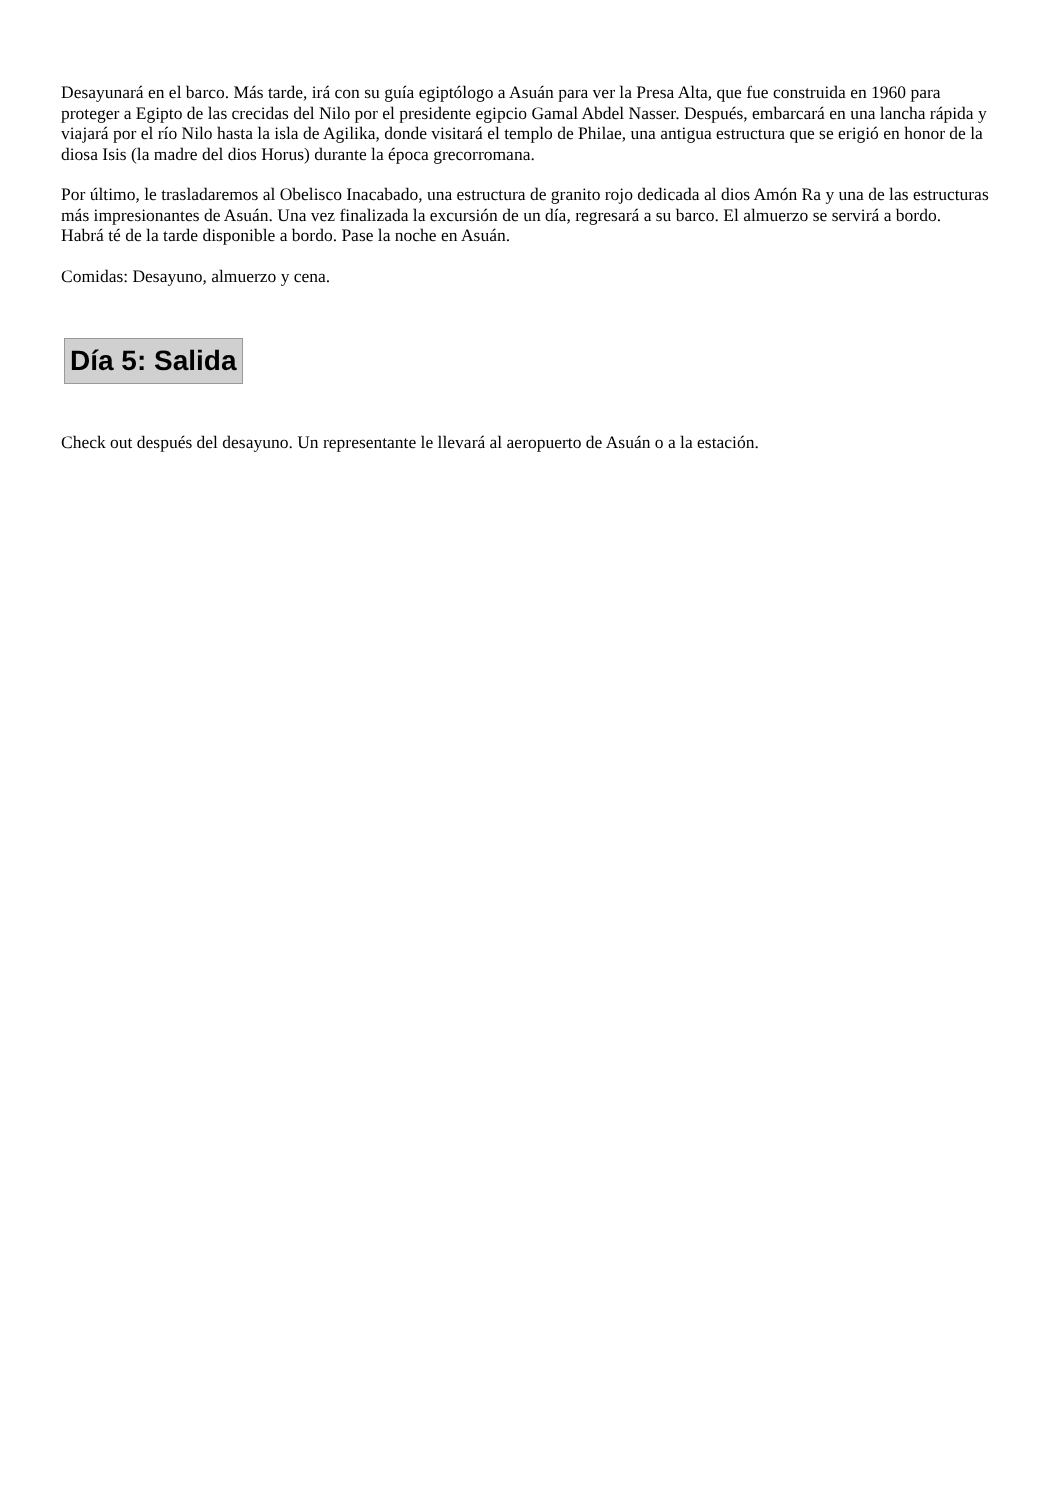Desayunará en el barco. Más tarde, irá con su guía egiptólogo a Asuán para ver la Presa Alta, que fue construida en 1960 para proteger a Egipto de las crecidas del Nilo por el presidente egipcio Gamal Abdel Nasser. Después, embarcará en una lancha rápida y viajará por el río Nilo hasta la isla de Agilika, donde visitará el templo de Philae, una antigua estructura que se erigió en honor de la diosa Isis (la madre del dios Horus) durante la época grecorromana.
Por último, le trasladaremos al Obelisco Inacabado, una estructura de granito rojo dedicada al dios Amón Ra y una de las estructuras más impresionantes de Asuán. Una vez finalizada la excursión de un día, regresará a su barco. El almuerzo se servirá a bordo.
Habrá té de la tarde disponible a bordo. Pase la noche en Asuán.
Comidas: Desayuno, almuerzo y cena.
Día 5: Salida
Check out después del desayuno. Un representante le llevará al aeropuerto de Asuán o a la estación.